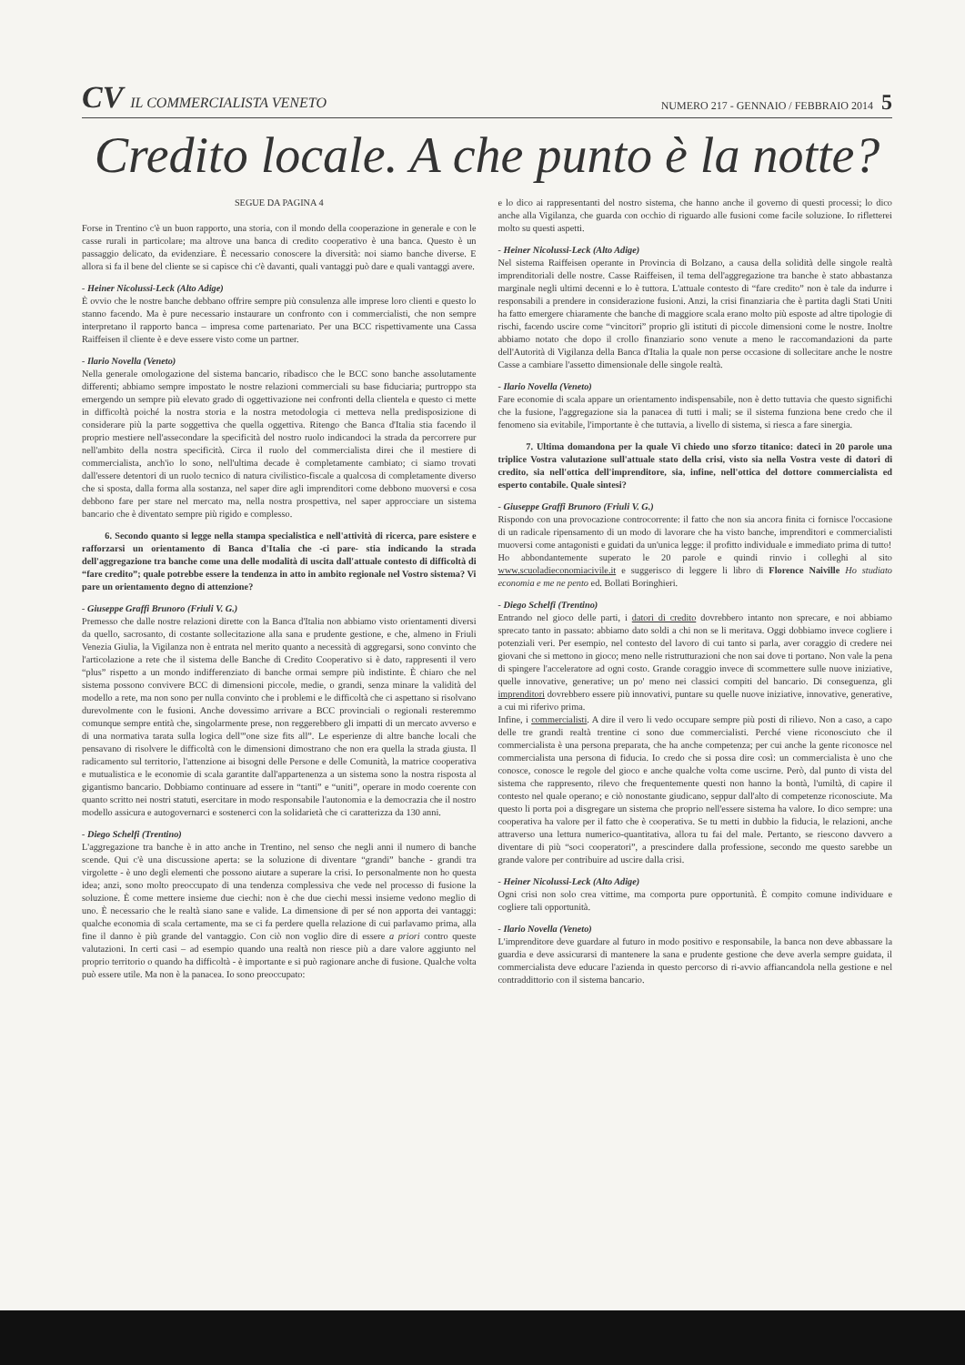CV IL COMMERCIALISTA VENETO
NUMERO 217 - GENNAIO / FEBBRAIO 2014 5
Credito locale. A che punto è la notte?
SEGUE DA PAGINA 4
Forse in Trentino c'è un buon rapporto, una storia, con il mondo della cooperazione in generale e con le casse rurali in particolare; ma altrove una banca di credito cooperativo è una banca. Questo è un passaggio delicato, da evidenziare. È necessario conoscere la diversità: noi siamo banche diverse. E allora si fa il bene del cliente se si capisce chi c'è davanti, quali vantaggi può dare e quali vantaggi avere.
- Heiner Nicolussi-Leck (Alto Adige)
È ovvio che le nostre banche debbano offrire sempre più consulenza alle imprese loro clienti e questo lo stanno facendo. Ma è pure necessario instaurare un confronto con i commercialisti, che non sempre interpretano il rapporto banca – impresa come partenariato. Per una BCC rispettivamente una Cassa Raiffeisen il cliente è e deve essere visto come un partner.
- Ilario Novella (Veneto)
Nella generale omologazione del sistema bancario, ribadisco che le BCC sono banche assolutamente differenti; abbiamo sempre impostato le nostre relazioni commerciali su base fiduciaria; purtroppo sta emergendo un sempre più elevato grado di oggettivazione nei confronti della clientela e questo ci mette in difficoltà poiché la nostra storia e la nostra metodologia ci metteva nella predisposizione di considerare più la parte soggettiva che quella oggettiva. Ritengo che Banca d'Italia stia facendo il proprio mestiere nell'assecondare la specificità del nostro ruolo indicandoci la strada da percorrere pur nell'ambito della nostra specificità. Circa il ruolo del commercialista direi che il mestiere di commercialista, anch'io lo sono, nell'ultima decade è completamente cambiato; ci siamo trovati dall'essere detentori di un ruolo tecnico di natura civilistico-fiscale a qualcosa di completamente diverso che si sposta, dalla forma alla sostanza, nel saper dire agli imprenditori come debbono muoversi e cosa debbono fare per stare nel mercato ma, nella nostra prospettiva, nel saper approcciare un sistema bancario che è diventato sempre più rigido e complesso.
6. Secondo quanto si legge nella stampa specialistica e nell'attività di ricerca, pare esistere e rafforzarsi un orientamento di Banca d'Italia che -ci pare- stia indicando la strada dell'aggregazione tra banche come una delle modalità di uscita dall'attuale contesto di difficoltà di “fare credito”; quale potrebbe essere la tendenza in atto in ambito regionale nel Vostro sistema? Vi pare un orientamento degno di attenzione?
- Giuseppe Graffi Brunoro (Friuli V. G.)
Premesso che dalle nostre relazioni dirette con la Banca d'Italia non abbiamo visto orientamenti diversi da quello, sacrosanto, di costante sollecitazione alla sana e prudente gestione, e che, almeno in Friuli Venezia Giulia, la Vigilanza non è entrata nel merito quanto a necessità di aggregarsi, sono convinto che l'articolazione a rete che il sistema delle Banche di Credito Cooperativo si è dato, rappresenti il vero “plus” rispetto a un mondo indifferenziato di banche ormai sempre più indistinte. È chiaro che nel sistema possono convivere BCC di dimensioni piccole, medie, o grandi, senza minare la validità del modello a rete, ma non sono per nulla convinto che i problemi e le difficoltà che ci aspettano si risolvano durevolmente con le fusioni. Anche dovessimo arrivare a BCC provinciali o regionali resteremmo comunque sempre entità che, singolarmente prese, non reggerebbero gli impatti di un mercato avverso e di una normativa tarata sulla logica dell'”one size fits all”. Le esperienze di altre banche locali che pensavano di risolvere le difficoltà con le dimensioni dimostrano che non era quella la strada giusta. Il radicamento sul territorio, l'attenzione ai bisogni delle Persone e delle Comunità, la matrice cooperativa e mutualistica e le economie di scala garantite dall'appartenenza a un sistema sono la nostra risposta al gigantismo bancario. Dobbiamo continuare ad essere in “tanti” e “uniti”, operare in modo coerente con quanto scritto nei nostri statuti, esercitare in modo responsabile l'autonomia e la democrazia che il nostro modello assicura e autogovernarci e sostenerci con la solidarietà che ci caratterizza da 130 anni.
- Diego Schelfi (Trentino)
L'aggregazione tra banche è in atto anche in Trentino, nel senso che negli anni il numero di banche scende. Qui c'è una discussione aperta: se la soluzione di diventare “grandi” banche - grandi tra virgolette - è uno degli elementi che possono aiutare a superare la crisi. Io personalmente non ho questa idea; anzi, sono molto preoccupato di una tendenza complessiva che vede nel processo di fusione la soluzione. È come mettere insieme due ciechi: non è che due ciechi messi insieme vedono meglio di uno. È necessario che le realtà siano sane e valide. La dimensione di per sé non apporta dei vantaggi: qualche economia di scala certamente, ma se ci fa perdere quella relazione di cui parlavamo prima, alla fine il danno è più grande del vantaggio. Con ciò non voglio dire di essere a priori contro queste valutazioni. In certi casi – ad esempio quando una realtà non riesce più a dare valore aggiunto nel proprio territorio o quando ha difficoltà - è importante e si può ragionare anche di fusione. Qualche volta può essere utile. Ma non è la panacea. Io sono preoccupato:
e lo dico ai rappresentanti del nostro sistema, che hanno anche il governo di questi processi; lo dico anche alla Vigilanza, che guarda con occhio di riguardo alle fusioni come facile soluzione. Io rifletterei molto su questi aspetti.
- Heiner Nicolussi-Leck (Alto Adige)
Nel sistema Raiffeisen operante in Provincia di Bolzano, a causa della solidità delle singole realtà imprenditoriali delle nostre. Casse Raiffeisen, il tema dell'aggregazione tra banche è stato abbastanza marginale negli ultimi decenni e lo è tuttora. L'attuale contesto di “fare credito” non è tale da indurre i responsabili a prendere in considerazione fusioni. Anzi, la crisi finanziaria che è partita dagli Stati Uniti ha fatto emergere chiaramente che banche di maggiore scala erano molto più esposte ad altre tipologie di rischi, facendo uscire come “vincitori” proprio gli istituti di piccole dimensioni come le nostre. Inoltre abbiamo notato che dopo il crollo finanziario sono venute a meno le raccomandazioni da parte dell'Autorità di Vigilanza della Banca d'Italia la quale non perse occasione di sollecitare anche le nostre Casse a cambiare l'assetto dimensionale delle singole realtà.
- Ilario Novella (Veneto)
Fare economie di scala appare un orientamento indispensabile, non è detto tuttavia che questo significhi che la fusione, l'aggregazione sia la panacea di tutti i mali; se il sistema funziona bene credo che il fenomeno sia evitabile, l'importante è che tuttavia, a livello di sistema, si riesca a fare sinergia.
7. Ultima domandona per la quale Vi chiedo uno sforzo titanico: dateci in 20 parole una triplice Vostra valutazione sull'attuale stato della crisi, visto sia nella Vostra veste di datori di credito, sia nell'ottica dell'imprenditore, sia, infine, nell'ottica del dottore commercialista ed esperto contabile. Quale sintesi?
- Giuseppe Graffi Brunoro (Friuli V. G.)
Rispondo con una provocazione controcorrente: il fatto che non sia ancora finita ci fornisce l'occasione di un radicale ripensamento di un modo di lavorare che ha visto banche, imprenditori e commercialisti muoversi come antagonisti e guidati da un'unica legge: il profitto individuale e immediato prima di tutto!
Ho abbondantemente superato le 20 parole e quindi rinvio i colleghi al sito www.scuoladieconomiacivile.it e suggerisco di leggere li libro di Florence Naiville Ho studiato economia e me ne pento ed. Bollati Boringhieri.
- Diego Schelfi (Trentino)
Entrando nel gioco delle parti, i datori di credito dovrebbero intanto non sprecare, e noi abbiamo sprecato tanto in passato: abbiamo dato soldi a chi non se li meritava. Oggi dobbiamo invece cogliere i potenziali veri. Per esempio, nel contesto del lavoro di cui tanto si parla, aver coraggio di credere nei giovani che si mettono in gioco; meno nelle ristrutturazioni che non sai dove ti portano. Non vale la pena di spingere l'acceleratore ad ogni costo. Grande coraggio invece di scommettere sulle nuove iniziative, quelle innovative, generative; un po' meno nei classici compiti del bancario. Di conseguenza, gli imprenditori dovrebbero essere più innovativi, puntare su quelle nuove iniziative, innovative, generative, a cui mi riferivo prima.
Infine, i commercialisti. A dire il vero li vedo occupare sempre più posti di rilievo. Non a caso, a capo delle tre grandi realtà trentine ci sono due commercialisti. Perché viene riconosciuto che il commercialista è una persona preparata, che ha anche competenza; per cui anche la gente riconosce nel commercialista una persona di fiducia. Io credo che si possa dire così: un commercialista è uno che conosce, conosce le regole del gioco e anche qualche volta come uscirne. Però, dal punto di vista del sistema che rappresento, rilevo che frequentemente questi non hanno la bontà, l'umiltà, di capire il contesto nel quale operano; e ciò nonostante giudicano, seppur dall'alto di competenze riconosciute. Ma questo li porta poi a disgregare un sistema che proprio nell'essere sistema ha valore. Io dico sempre: una cooperativa ha valore per il fatto che è cooperativa. Se tu metti in dubbio la fiducia, le relazioni, anche attraverso una lettura numerico-quantitativa, allora tu fai del male. Pertanto, se riescono davvero a diventare di più “soci cooperatori”, a prescindere dalla professione, secondo me questo sarebbe un grande valore per contribuire ad uscire dalla crisi.
- Heiner Nicolussi-Leck (Alto Adige)
Ogni crisi non solo crea vittime, ma comporta pure opportunità. È compito comune individuare e cogliere tali opportunità.
- Ilario Novella (Veneto)
L'imprenditore deve guardare al futuro in modo positivo e responsabile, la banca non deve abbassare la guardia e deve assicurarsi di mantenere la sana e prudente gestione che deve averla sempre guidata, il commercialista deve educare l'azienda in questo percorso di ri-avvio affiancandola nella gestione e nel contraddittorio con il sistema bancario.